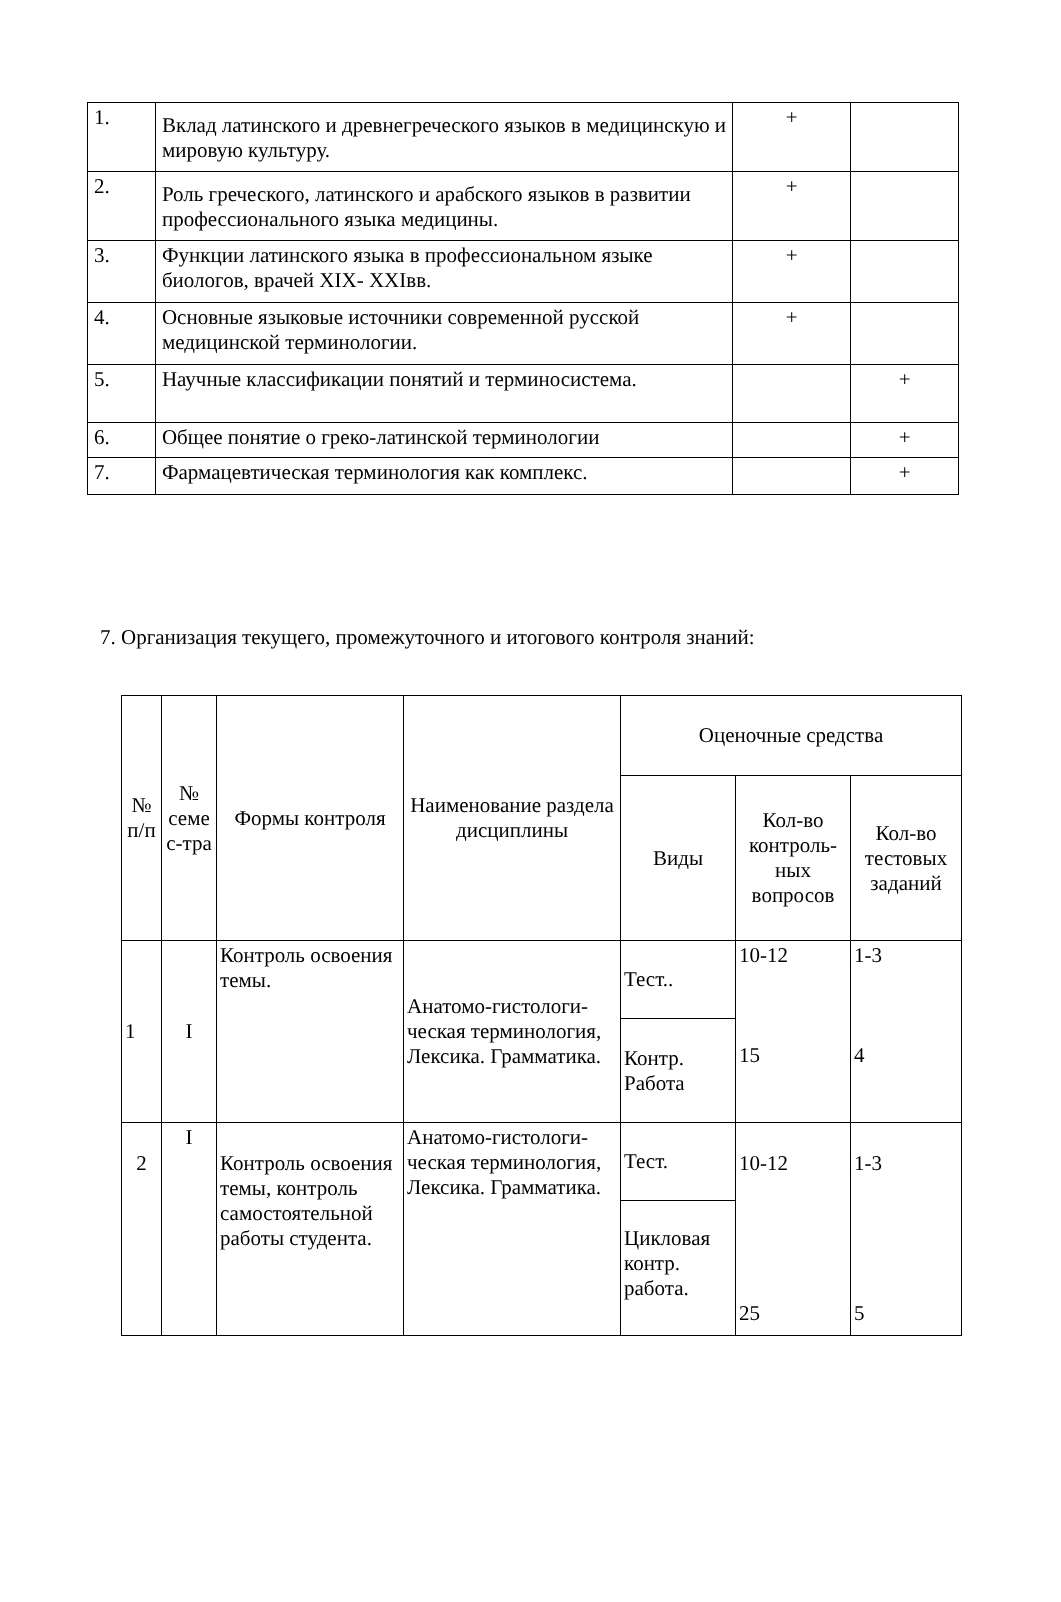| 1. | Вклад латинского и древнегреческого языков в медицинскую и мировую культуру. | + | |
| 2. | Роль греческого, латинского и арабского языков в развитии профессионального языка медицины. | + | |
| 3. | Функции латинского языка в профессиональном языке биологов, врачей XIX- XXIвв. | + | |
| 4. | Основные языковые источники современной русской медицинской терминологии. | + | |
| 5. | Научные классификации понятий и терминосистема. | | + |
| 6. | Общее понятие о греко-латинской терминологии | | + |
| 7. | Фармацевтическая терминология как комплекс. | | + |
7. Организация текущего, промежуточного и итогового контроля знаний:
| № п/п | № семе с-тра | Формы контроля | Наименование раздела дисциплины | Оценочные средства | | |
| --- | --- | --- | --- | --- | --- | --- |
| | | | | Виды | Кол-во контроль-ных вопросов | Кол-во тестовых заданий |
| 1 | I | Контроль освоения темы. | Анатомо-гистологи-ческая терминология, Лексика. Грамматика. | Тест.. | 10-12 15 | 1-3 4 |
| | | | | Контр. Работа | | |
| 2 | I | Контроль освоения темы, контроль самостоятельной работы студента. | Анатомо-гистологи-ческая терминология, Лексика. Грамматика. | Тест. | 10-12 25 | 1-3 5 |
| | | | | Цикловая контр. работа. | | |